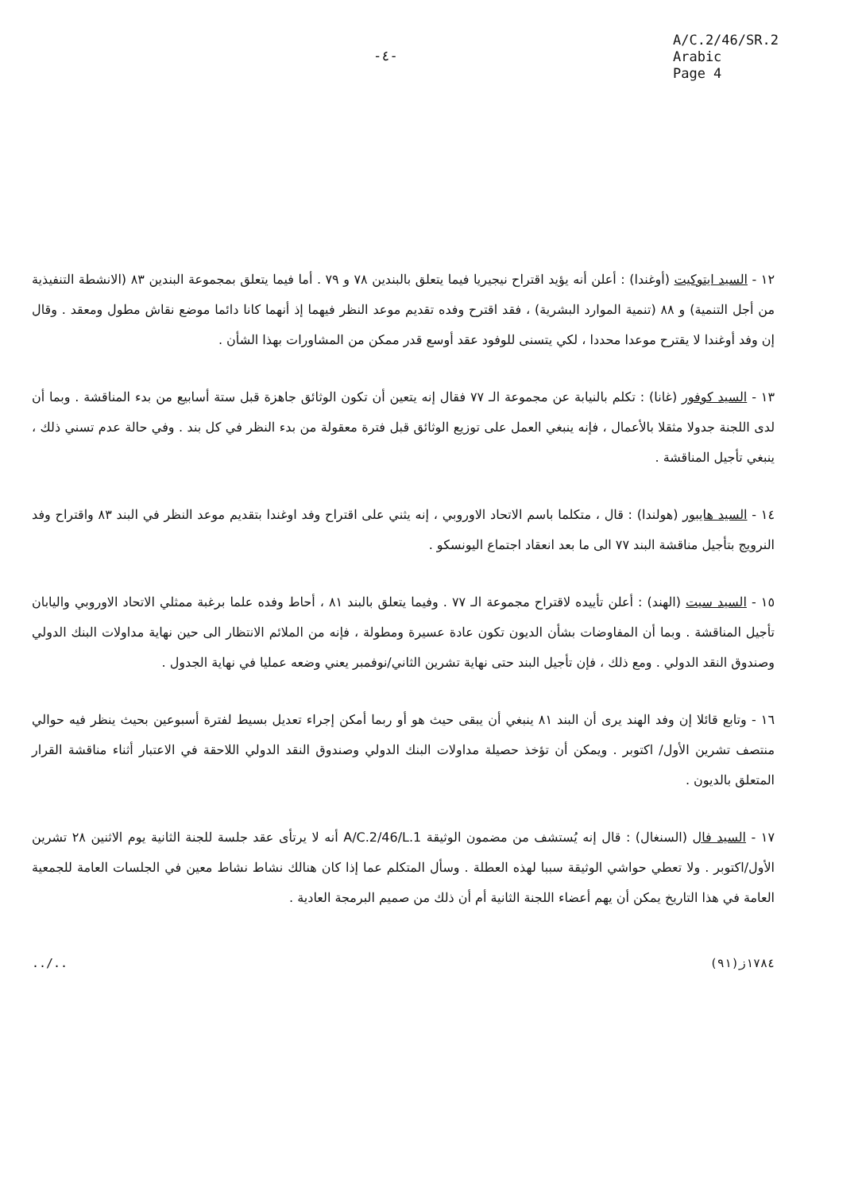-٤-
A/C.2/46/SR.2
Arabic
Page 4
١٢ - السيد ايتوكيت (أوغندا) : أعلن أنه يؤيد اقتراح نيجيريا فيما يتعلق بالبندين ٧٨ و ٧٩ . أما فيما يتعلق بمجموعة البندين ٨٣ (الانشطة التنفيذية من أجل التنمية) و ٨٨ (تنمية الموارد البشرية) ، فقد اقترح وفده تقديم موعد النظر فيهما إذ أنهما كانا دائما موضع نقاش مطول ومعقد . وقال إن وفد أوغندا لا يقترح موعدا محددا ، لكي يتسنى للوفود عقد أوسع قدر ممكن من المشاورات بهذا الشأن .
١٣ - السيد كوفور (غانا) : تكلم بالنيابة عن مجموعة الـ ٧٧ فقال إنه يتعين أن تكون الوثائق جاهزة قبل ستة أسابيع من بدء المناقشة . وبما أن لدى اللجنة جدولا مثقلا بالأعمال ، فإنه ينبغي العمل على توزيع الوثائق قبل فترة معقولة من بدء النظر في كل بند . وفي حالة عدم تسني ذلك ، ينبغي تأجيل المناقشة .
١٤ - السيد هايبور (هولندا) : قال ، متكلما باسم الاتحاد الاوروبي ، إنه يثني على اقتراح وفد اوغندا بتقديم موعد النظر في البند ٨٣ واقتراح وفد النرويج بتأجيل مناقشة البند ٧٧ الى ما بعد انعقاد اجتماع اليونسكو .
١٥ - السيد سيت (الهند) : أعلن تأييده لاقتراح مجموعة الـ ٧٧ . وفيما يتعلق بالبند ٨١ ، أحاط وفده علما برغبة ممثلي الاتحاد الاوروبي واليابان تأجيل المناقشة . وبما أن المفاوضات بشأن الديون تكون عادة عسيرة ومطولة ، فإنه من الملائم الانتظار الى حين نهاية مداولات البنك الدولي وصندوق النقد الدولي . ومع ذلك ، فإن تأجيل البند حتى نهاية تشرين الثاني/نوفمبر يعني وضعه عمليا في نهاية الجدول .
١٦ - وتابع قائلا إن وفد الهند يرى أن البند ٨١ ينبغي أن يبقى حيث هو أو ربما أمكن إجراء تعديل بسيط لفترة أسبوعين بحيث ينظر فيه حوالي منتصف تشرين الأول/ اكتوبر . ويمكن أن تؤخذ حصيلة مداولات البنك الدولي وصندوق النقد الدولي اللاحقة في الاعتبار أثناء مناقشة القرار المتعلق بالديون .
١٧ - السيد فال (السنغال) : قال إنه يُستشف من مضمون الوثيقة A/C.2/46/L.1 أنه لا يرتأى عقد جلسة للجنة الثانية يوم الاثنين ٢٨ تشرين الأول/اكتوبر . ولا تعطي حواشي الوثيقة سببا لهذه العطلة . وسأل المتكلم عما إذا كان هنالك نشاط نشاط معين في الجلسات العامة للجمعية العامة في هذا التاريخ يمكن أن يهم أعضاء اللجنة الثانية أم أن ذلك من صميم البرمجة العادية .
../.. ١٧٨٤ز(٩١)